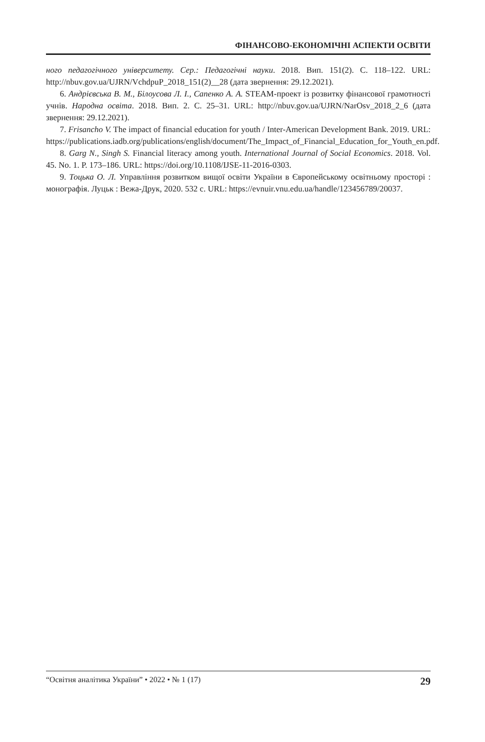ФІНАНСОВО-ЕКОНОМІЧНІ АСПЕКТИ ОСВІТИ
ного педагогічного університету. Сер.: Педагогічні науки. 2018. Вип. 151(2). С. 118–122. URL: http://nbuv.gov.ua/UJRN/VchdpuP_2018_151(2)__28 (дата звернення: 29.12.2021).
6. Андрієвська В. М., Білоусова Л. І., Сапенко А. А. STEAM-проект із розвитку фінансової грамотності учнів. Народна освіта. 2018. Вип. 2. С. 25–31. URL: http://nbuv.gov.ua/UJRN/NarOsv_2018_2_6 (дата звернення: 29.12.2021).
7. Frisancho V. The impact of financial education for youth / Inter-American Development Bank. 2019. URL: https://publications.iadb.org/publications/english/document/The_Impact_of_Financial_Education_for_Youth_en.pdf.
8. Garg N., Singh S. Financial literacy among youth. International Journal of Social Economics. 2018. Vol. 45. No. 1. P. 173–186. URL: https://doi.org/10.1108/IJSE-11-2016-0303.
9. Тоцька О. Л. Управління розвитком вищої освіти України в Європейському освітньому просторі : монографія. Луцьк : Вежа-Друк, 2020. 532 с. URL: https://evnuir.vnu.edu.ua/handle/123456789/20037.
“Освітня аналітика України” • 2022 • № 1 (17) 29